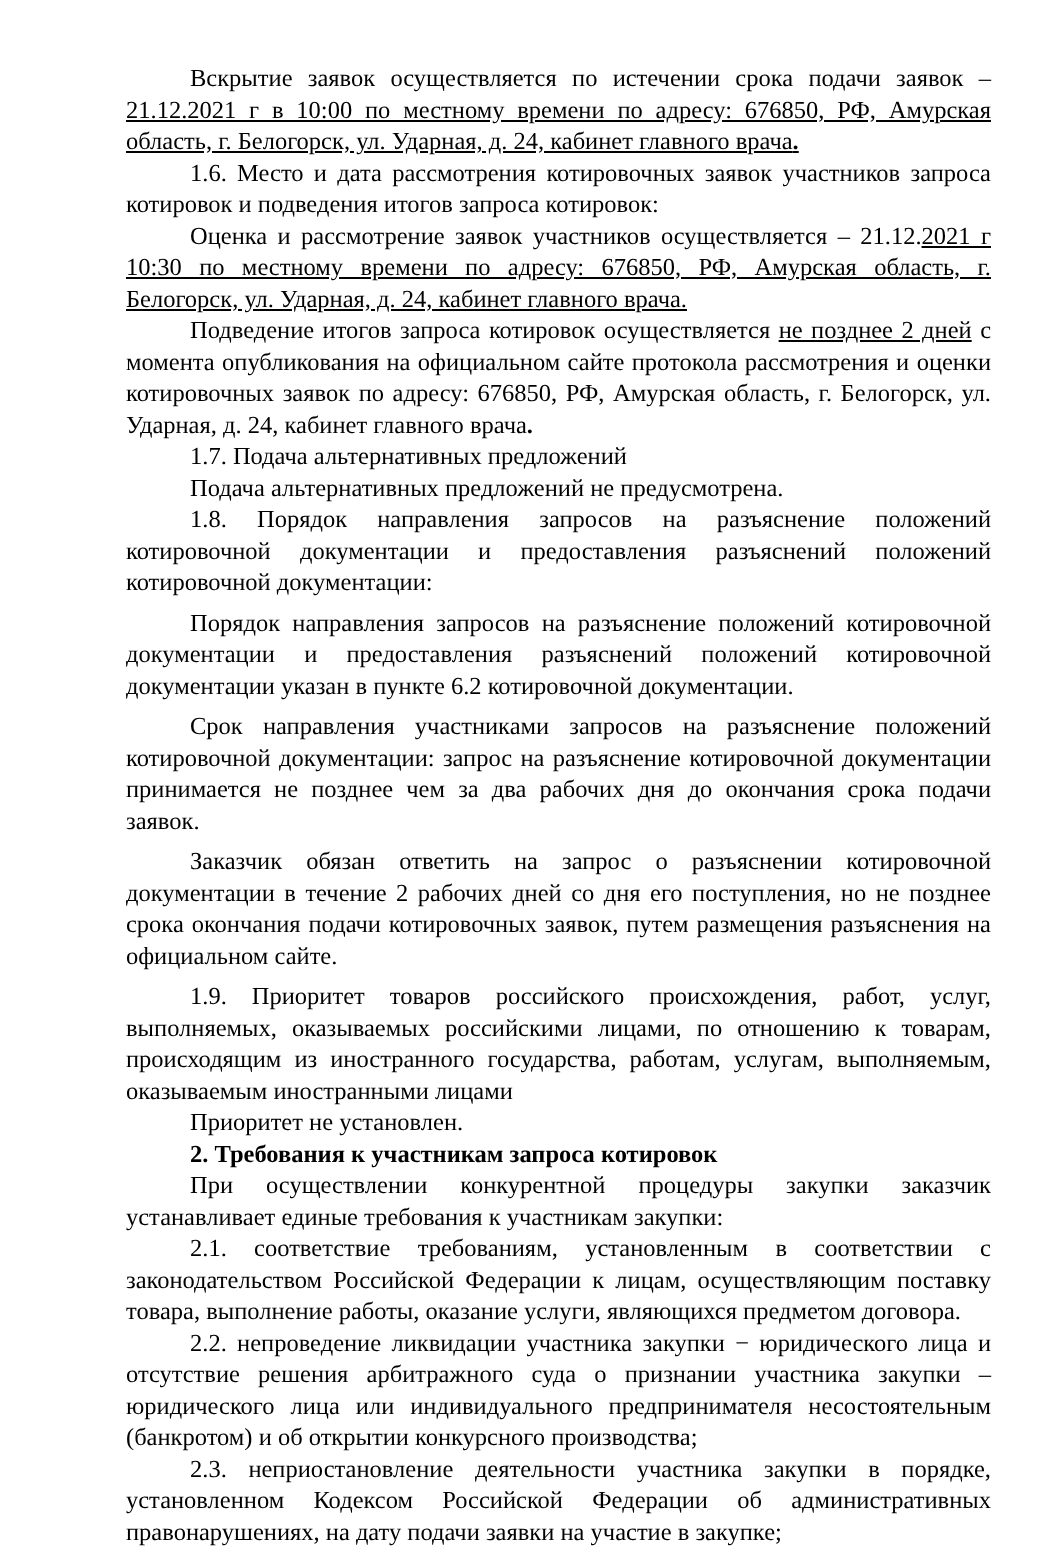Вскрытие заявок осуществляется по истечении срока подачи заявок – 21.12.2021 г в 10:00 по местному времени по адресу: 676850, РФ, Амурская область, г. Белогорск, ул. Ударная, д. 24, кабинет главного врача.
1.6. Место и дата рассмотрения котировочных заявок участников запроса котировок и подведения итогов запроса котировок:
Оценка и рассмотрение заявок участников осуществляется – 21.12.2021 г 10:30 по местному времени по адресу: 676850, РФ, Амурская область, г. Белогорск, ул. Ударная, д. 24, кабинет главного врача.
Подведение итогов запроса котировок осуществляется не позднее 2 дней с момента опубликования на официальном сайте протокола рассмотрения и оценки котировочных заявок по адресу: 676850, РФ, Амурская область, г. Белогорск, ул. Ударная, д. 24, кабинет главного врача.
1.7. Подача альтернативных предложений
Подача альтернативных предложений не предусмотрена.
1.8. Порядок направления запросов на разъяснение положений котировочной документации и предоставления разъяснений положений котировочной документации:
Порядок направления запросов на разъяснение положений котировочной документации и предоставления разъяснений положений котировочной документации указан в пункте 6.2 котировочной документации.
Срок направления участниками запросов на разъяснение положений котировочной документации: запрос на разъяснение котировочной документации принимается не позднее чем за два рабочих дня до окончания срока подачи заявок.
Заказчик обязан ответить на запрос о разъяснении котировочной документации в течение 2 рабочих дней со дня его поступления, но не позднее срока окончания подачи котировочных заявок, путем размещения разъяснения на официальном сайте.
1.9. Приоритет товаров российского происхождения, работ, услуг, выполняемых, оказываемых российскими лицами, по отношению к товарам, происходящим из иностранного государства, работам, услугам, выполняемым, оказываемым иностранными лицами
Приоритет не установлен.
2. Требования к участникам запроса котировок
При осуществлении конкурентной процедуры закупки заказчик устанавливает единые требования к участникам закупки:
2.1. соответствие требованиям, установленным в соответствии с законодательством Российской Федерации к лицам, осуществляющим поставку товара, выполнение работы, оказание услуги, являющихся предметом договора.
2.2. непроведение ликвидации участника закупки − юридического лица и отсутствие решения арбитражного суда о признании участника закупки – юридического лица или индивидуального предпринимателя несостоятельным (банкротом) и об открытии конкурсного производства;
2.3. неприостановление деятельности участника закупки в порядке, установленном Кодексом Российской Федерации об административных правонарушениях, на дату подачи заявки на участие в закупке;